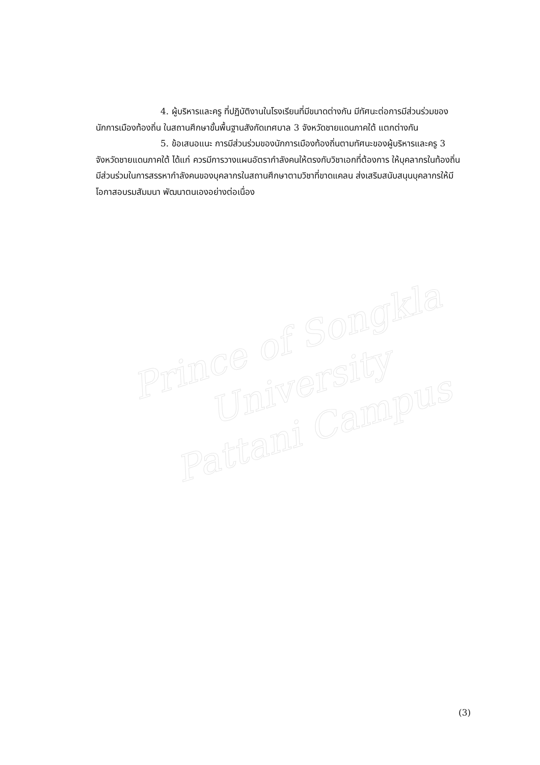Prince of Songkla University
Pattani Campus
4. ผู้บริหารและครู ที่ปฏิบัติงานในโรงเรียนที่มีขนาดต่างกัน มีทัศนะต่อการมีส่วนร่วมของนักการเมืองท้องถิ่น ในสถานศึกษาขั้นพื้นฐานสังกัดเทศบาล 3 จังหวัดชายแดนภาคใต้ แตกต่างกัน
5. ข้อเสนอแนะ การมีส่วนร่วมของนักการเมืองท้องถิ่นตามทัศนะของผู้บริหารและครู 3 จังหวัดชายแดนภาคใต้ ได้แก่ ควรมีการวางแผนอัตรากำลังคนให้ตรงกับวิชาเอกที่ต้องการ ให้บุคลากรในท้องถิ่น มีส่วนร่วมในการสรรหากำลังคนของบุคลากรในสถานศึกษาตามวิชาที่ขาดแคลน ส่งเสริมสนับสนุนบุคลากรให้มีโอกาสอบรมสัมมนา พัฒนาตนเองอย่างต่อเนื่อง
(3)